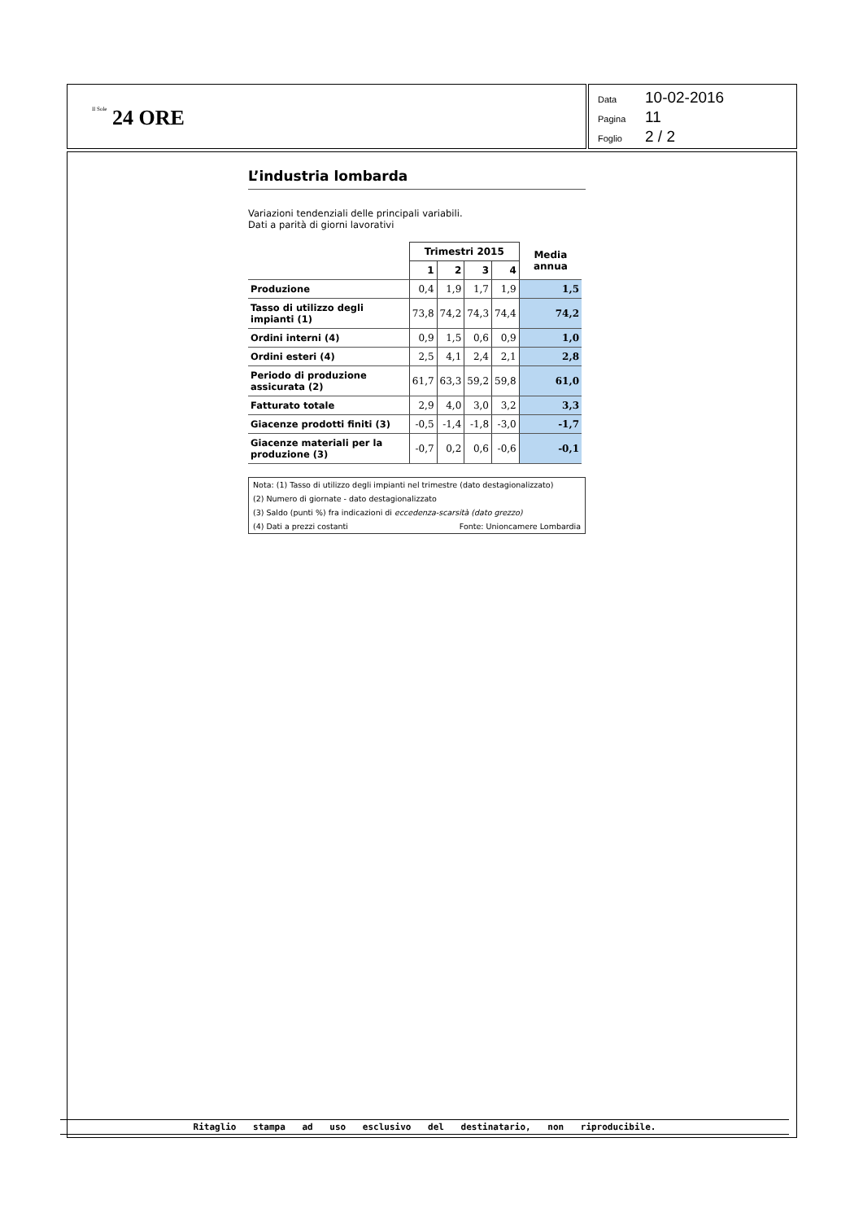Il Sole 24 ORE
Data 10-02-2016
Pagina 11
Foglio 2 / 2
L’industria lombarda
Variazioni tendenziali delle principali variabili.
Dati a parità di giorni lavorativi
| | Trimestri 2015 | | | | Media annua |
| --- | --- | --- | --- | --- | --- |
| | 1 | 2 | 3 | 4 | |
| Produzione | 0,4 | 1,9 | 1,7 | 1,9 | 1,5 |
| Tasso di utilizzo degli impianti (1) | 73,8 | 74,2 | 74,3 | 74,4 | 74,2 |
| Ordini interni (4) | 0,9 | 1,5 | 0,6 | 0,9 | 1,0 |
| Ordini esteri (4) | 2,5 | 4,1 | 2,4 | 2,1 | 2,8 |
| Periodo di produzione assicurata (2) | 61,7 | 63,3 | 59,2 | 59,8 | 61,0 |
| Fatturato totale | 2,9 | 4,0 | 3,0 | 3,2 | 3,3 |
| Giacenze prodotti finiti (3) | -0,5 | -1,4 | -1,8 | -3,0 | -1,7 |
| Giacenze materiali per la produzione (3) | -0,7 | 0,2 | 0,6 | -0,6 | -0,1 |
Nota: (1) Tasso di utilizzo degli impianti nel trimestre (dato destagionalizzato)
(2) Numero di giornate - dato destagionalizzato
(3) Saldo (punti %) fra indicazioni di eccedenza-scarsità (dato grezzo)
(4) Dati a prezzi costanti Fonte: Unioncamere Lombardia
Ritaglio stampa ad uso esclusivo del destinatario, non riproducibile.